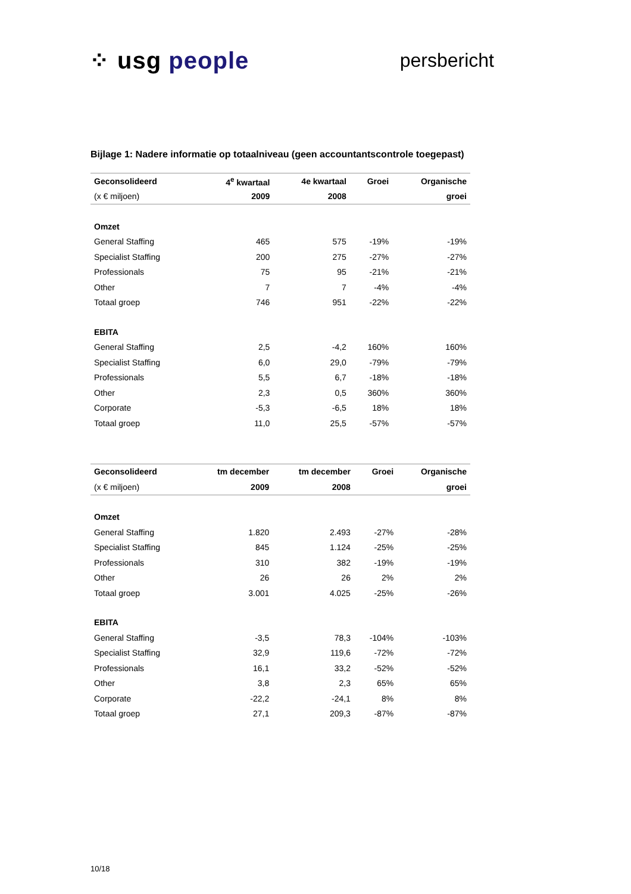⁘ usg people
persbericht
Bijlage 1: Nadere informatie op totaalniveau (geen accountantscontrole toegepast)
| Geconsolideerd | 4<sup>e</sup> kwartaal | 4e kwartaal | Groei | Organische |
| --- | --- | --- | --- | --- |
| (x € miljoen) | 2009 | 2008 | | groei |
| Omzet | | | | |
| General Staffing | 465 | 575 | -19% | -19% |
| Specialist Staffing | 200 | 275 | -27% | -27% |
| Professionals | 75 | 95 | -21% | -21% |
| Other | 7 | 7 | -4% | -4% |
| Totaal groep | 746 | 951 | -22% | -22% |
| EBITA | | | | |
| General Staffing | 2,5 | -4,2 | 160% | 160% |
| Specialist Staffing | 6,0 | 29,0 | -79% | -79% |
| Professionals | 5,5 | 6,7 | -18% | -18% |
| Other | 2,3 | 0,5 | 360% | 360% |
| Corporate | -5,3 | -6,5 | 18% | 18% |
| Totaal groep | 11,0 | 25,5 | -57% | -57% |
| Geconsolideerd | tm december | tm december | Groei | Organische |
| --- | --- | --- | --- | --- |
| (x € miljoen) | 2009 | 2008 | | groei |
| Omzet | | | | |
| General Staffing | 1.820 | 2.493 | -27% | -28% |
| Specialist Staffing | 845 | 1.124 | -25% | -25% |
| Professionals | 310 | 382 | -19% | -19% |
| Other | 26 | 26 | 2% | 2% |
| Totaal groep | 3.001 | 4.025 | -25% | -26% |
| EBITA | | | | |
| General Staffing | -3,5 | 78,3 | -104% | -103% |
| Specialist Staffing | 32,9 | 119,6 | -72% | -72% |
| Professionals | 16,1 | 33,2 | -52% | -52% |
| Other | 3,8 | 2,3 | 65% | 65% |
| Corporate | -22,2 | -24,1 | 8% | 8% |
| Totaal groep | 27,1 | 209,3 | -87% | -87% |
10/18